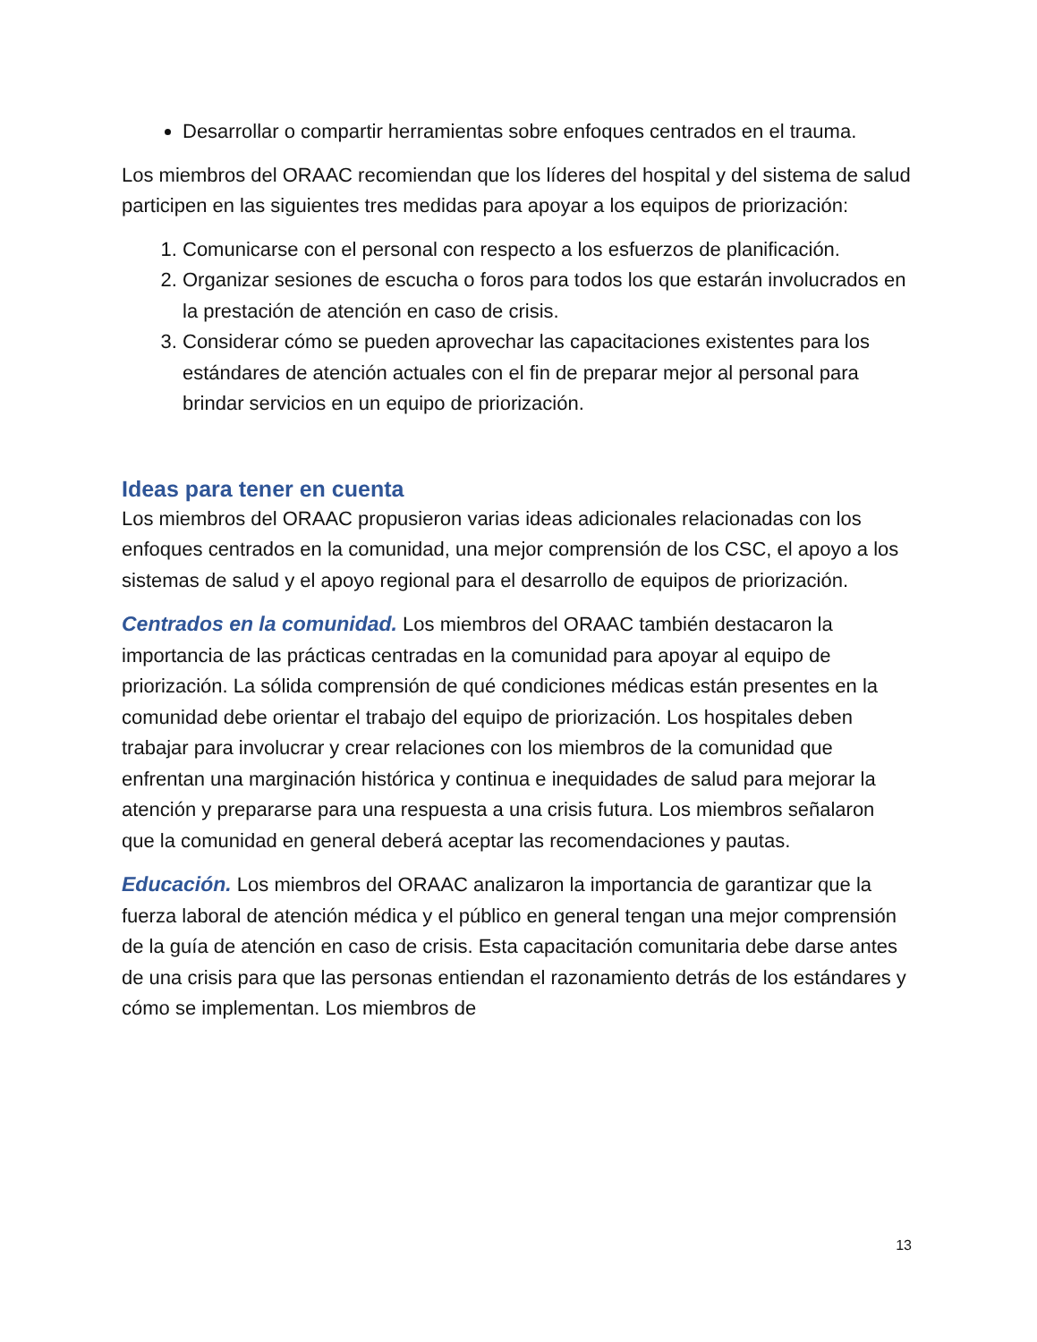Desarrollar o compartir herramientas sobre enfoques centrados en el trauma.
Los miembros del ORAAC recomiendan que los líderes del hospital y del sistema de salud participen en las siguientes tres medidas para apoyar a los equipos de priorización:
1. Comunicarse con el personal con respecto a los esfuerzos de planificación.
2. Organizar sesiones de escucha o foros para todos los que estarán involucrados en la prestación de atención en caso de crisis.
3. Considerar cómo se pueden aprovechar las capacitaciones existentes para los estándares de atención actuales con el fin de preparar mejor al personal para brindar servicios en un equipo de priorización.
Ideas para tener en cuenta
Los miembros del ORAAC propusieron varias ideas adicionales relacionadas con los enfoques centrados en la comunidad, una mejor comprensión de los CSC, el apoyo a los sistemas de salud y el apoyo regional para el desarrollo de equipos de priorización.
Centrados en la comunidad. Los miembros del ORAAC también destacaron la importancia de las prácticas centradas en la comunidad para apoyar al equipo de priorización. La sólida comprensión de qué condiciones médicas están presentes en la comunidad debe orientar el trabajo del equipo de priorización. Los hospitales deben trabajar para involucrar y crear relaciones con los miembros de la comunidad que enfrentan una marginación histórica y continua e inequidades de salud para mejorar la atención y prepararse para una respuesta a una crisis futura. Los miembros señalaron que la comunidad en general deberá aceptar las recomendaciones y pautas.
Educación. Los miembros del ORAAC analizaron la importancia de garantizar que la fuerza laboral de atención médica y el público en general tengan una mejor comprensión de la guía de atención en caso de crisis. Esta capacitación comunitaria debe darse antes de una crisis para que las personas entiendan el razonamiento detrás de los estándares y cómo se implementan. Los miembros de
13